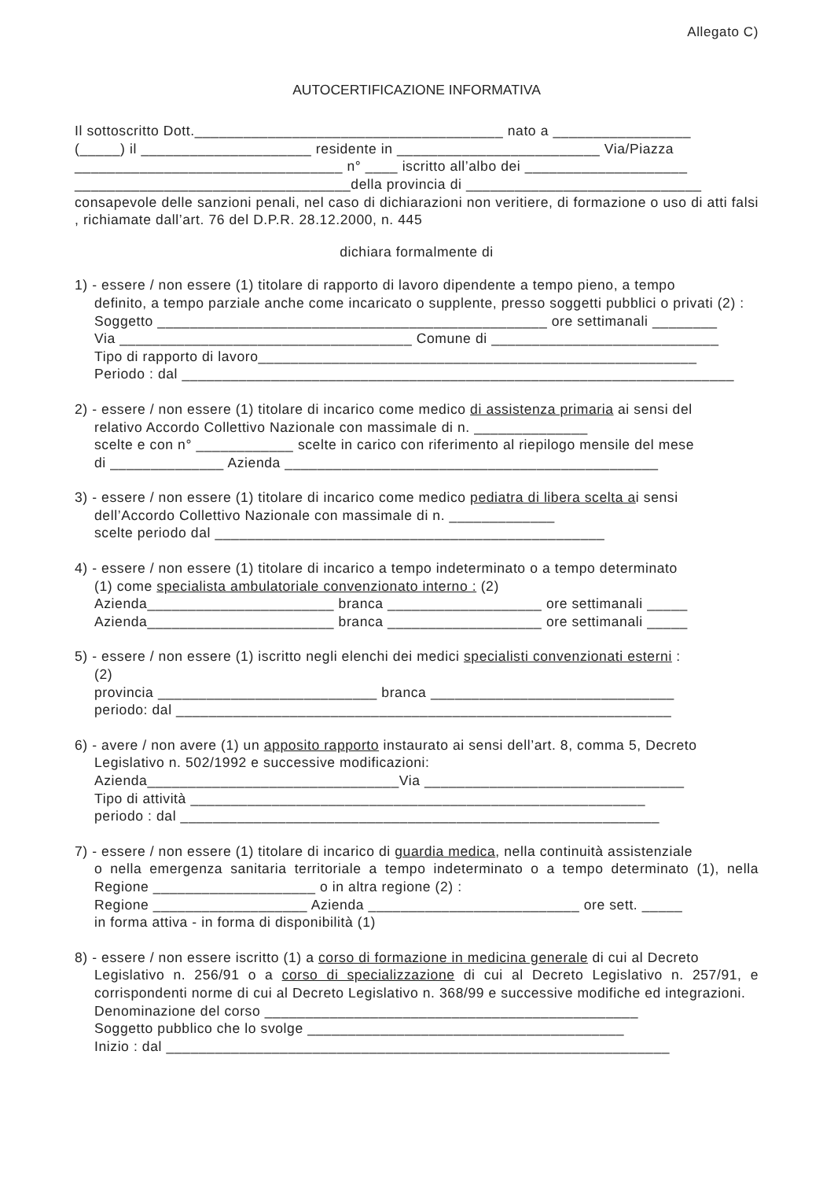Allegato C)
AUTOCERTIFICAZIONE INFORMATIVA
Il sottoscritto Dott.______________________________________ nato a _________________
(_____) il _____________________ residente in _________________________ Via/Piazza
_________________________________ n° ____ iscritto all’albo dei ____________________
__________________________________della provincia di _____________________________
consapevole delle sanzioni penali, nel caso di dichiarazioni non veritiere, di formazione o uso di atti falsi , richiamate dall’art. 76 del D.P.R. 28.12.2000, n. 445
dichiara formalmente di
1) - essere / non essere (1) titolare di rapporto di lavoro dipendente a tempo pieno, a tempo
definito, a tempo parziale anche come incaricato o supplente, presso soggetti pubblici o privati (2) :
Soggetto ________________________________________________ ore settimanali ________
Via ____________________________________ Comune di ____________________________
Tipo di rapporto di lavoro______________________________________________________
Periodo : dal ____________________________________________________________________
2) - essere / non essere (1) titolare di incarico come medico di assistenza primaria ai sensi del
relativo Accordo Collettivo Nazionale con massimale di n. ______________
scelte e con n° ____________ scelte in carico con riferimento al riepilogo mensile del mese
di ______________ Azienda ______________________________________________
3) - essere / non essere (1) titolare di incarico come medico pediatra di libera scelta ai sensi
dell’Accordo Collettivo Nazionale con massimale di n. _____________
scelte periodo dal ________________________________________________
4) - essere / non essere (1) titolare di incarico a tempo indeterminato o a tempo determinato
(1) come specialista ambulatoriale convenzionato interno : (2)
Azienda_______________________ branca ___________________ ore settimanali _____
Azienda_______________________ branca ___________________ ore settimanali _____
5) - essere / non essere (1) iscritto negli elenchi dei medici specialisti convenzionati esterni :
(2)
provincia ___________________________ branca ______________________________
periodo: dal _____________________________________________________________
6) - avere / non avere (1) un apposito rapporto instaurato ai sensi dell’art. 8, comma 5, Decreto
Legislativo n. 502/1992 e successive modificazioni:
Azienda_______________________________Via ________________________________
Tipo di attività ________________________________________________________
periodo : dal ___________________________________________________________
7) - essere / non essere (1) titolare di incarico di guardia medica, nella continuità assistenziale
o nella emergenza sanitaria territoriale a tempo indeterminato o a tempo determinato (1), nella Regione ____________________ o in altra regione (2) :
Regione ___________________ Azienda __________________________ ore sett. _____
in forma attiva - in forma di disponibilità (1)
8) - essere / non essere iscritto (1) a corso di formazione in medicina generale di cui al Decreto
Legislativo n. 256/91 o a corso di specializzazione di cui al Decreto Legislativo n. 257/91, e corrispondenti norme di cui al Decreto Legislativo n. 368/99 e successive modifiche ed integrazioni.
Denominazione del corso ______________________________________________
Soggetto pubblico che lo svolge _______________________________________
Inizio : dal ______________________________________________________________